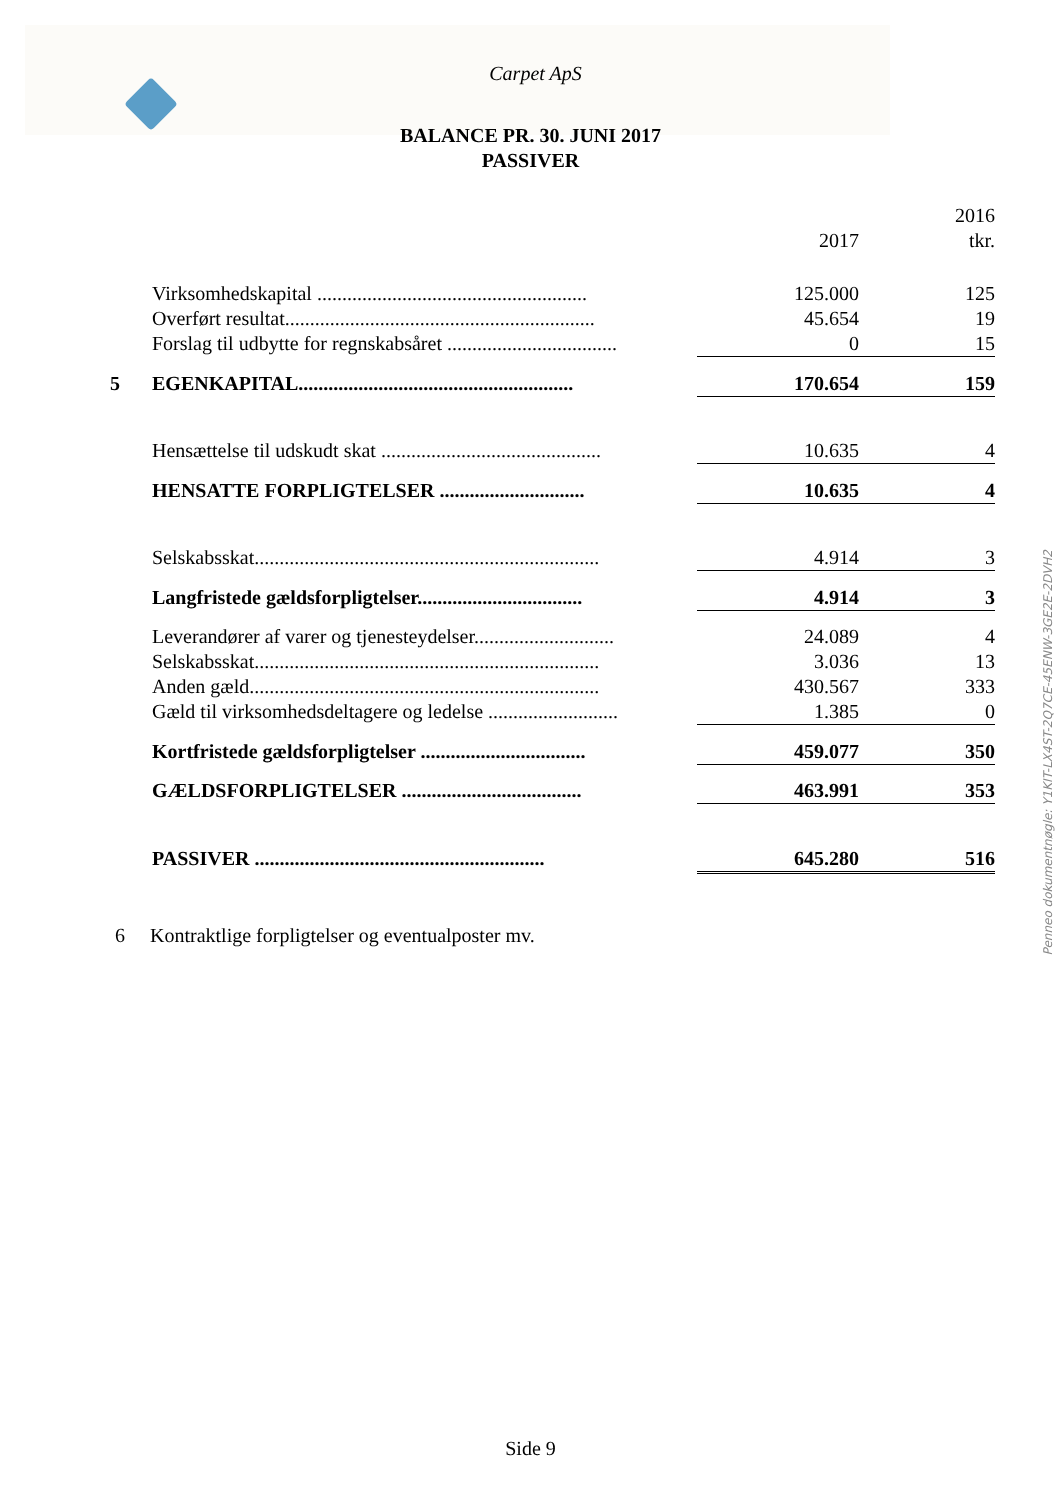Carpet ApS
BALANCE PR. 30. JUNI 2017
PASSIVER
| | | 2017 | 2016 tkr. |
| | Virksomhedskapital ...................................................... | 125.000 | 125 |
| | Overført resultat.............................................................. | 45.654 | 19 |
| | Forslag til udbytte for regnskabsåret .................................. | 0 | 15 |
| 5 | EGENKAPITAL....................................................... | 170.654 | 159 |
| | Hensættelse til udskudt skat ............................................ | 10.635 | 4 |
| | HENSATTE FORPLIGTELSER ............................. | 10.635 | 4 |
| | Selskabsskat..................................................................... | 4.914 | 3 |
| | Langfristede gældsforpligtelser................................. | 4.914 | 3 |
| | Leverandører af varer og tjenesteydelser............................ | 24.089 | 4 |
| | Selskabsskat..................................................................... | 3.036 | 13 |
| | Anden gæld...................................................................... | 430.567 | 333 |
| | Gæld til virksomhedsdeltagere og ledelse .......................... | 1.385 | 0 |
| | Kortfristede gældsforpligtelser ................................. | 459.077 | 350 |
| | GÆLDSFORPLIGTELSER .................................... | 463.991 | 353 |
| | PASSIVER .......................................................... | 645.280 | 516 |
6 Kontraktlige forpligtelser og eventualposter mv.
Side 9
Penneo dokumentnøgle: Y1KIT-LX4ST-2Q7CE-45ENW-3GE2E-2DVH2